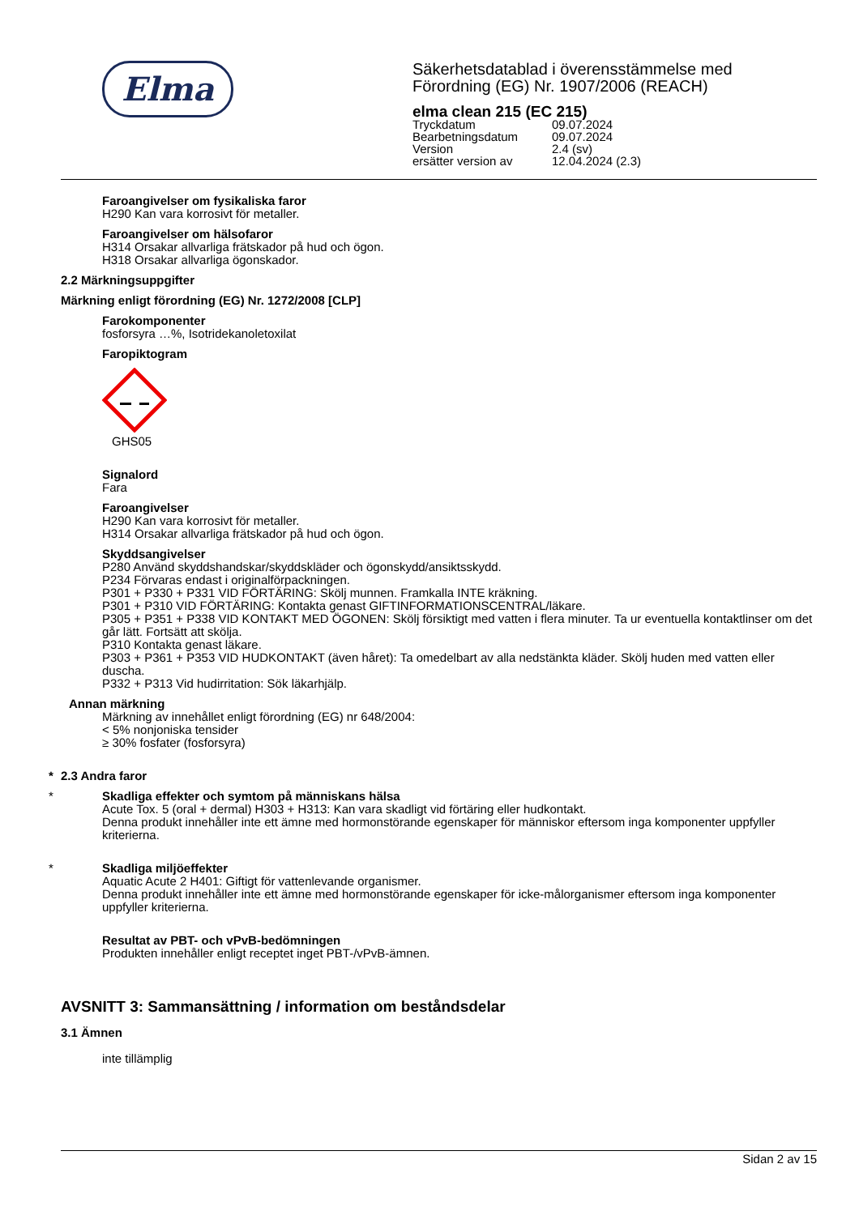Elma
Säkerhetsdatablad i överensstämmelse med
Förordning (EG) Nr. 1907/2006 (REACH)
elma clean 215 (EC 215)
| Tryckdatum | 09.07.2024 |
| Bearbetningsdatum | 09.07.2024 |
| Version | 2.4 (sv) |
| ersätter version av | 12.04.2024 (2.3) |
Faroangivelser om fysikaliska faror
H290 Kan vara korrosivt för metaller.
Faroangivelser om hälsofaror
H314 Orsakar allvarliga frätskador på hud och ögon.
H318 Orsakar allvarliga ögonskador.
2.2 Märkningsuppgifter
Märkning enligt förordning (EG) Nr. 1272/2008 [CLP]
Farokomponenter
fosforsyra …%, Isotridekanoletoxilat
Faropiktogram
GHS05
Signalord
Fara
Faroangivelser
H290 Kan vara korrosivt för metaller.
H314 Orsakar allvarliga frätskador på hud och ögon.
Skyddsangivelser
P280 Använd skyddshandskar/skyddskläder och ögonskydd/ansiktsskydd.
P234 Förvaras endast i originalförpackningen.
P301 + P330 + P331 VID FÖRTÄRING: Skölj munnen. Framkalla INTE kräkning.
P301 + P310 VID FÖRTÄRING: Kontakta genast GIFTINFORMATIONSCENTRAL/läkare.
P305 + P351 + P338 VID KONTAKT MED ÖGONEN: Skölj försiktigt med vatten i flera minuter. Ta ur eventuella kontaktlinser om det går lätt. Fortsätt att skölja.
P310 Kontakta genast läkare.
P303 + P361 + P353 VID HUDKONTAKT (även håret): Ta omedelbart av alla nedstänkta kläder. Skölj huden med vatten eller duscha.
P332 + P313 Vid hudirritation: Sök läkarhjälp.
Annan märkning
Märkning av innehållet enligt förordning (EG) nr 648/2004:
< 5% nonjoniska tensider
≥ 30% fosfater (fosforsyra)
* 2.3 Andra faror
*
Skadliga effekter och symtom på människans hälsa
Acute Tox. 5 (oral + dermal) H303 + H313: Kan vara skadligt vid förtäring eller hudkontakt.
Denna produkt innehåller inte ett ämne med hormonstörande egenskaper för människor eftersom inga komponenter uppfyller kriterierna.
*
Skadliga miljöeffekter
Aquatic Acute 2 H401: Giftigt för vattenlevande organismer.
Denna produkt innehåller inte ett ämne med hormonstörande egenskaper för icke-målorganismer eftersom inga komponenter uppfyller kriterierna.
Resultat av PBT- och vPvB-bedömningen
Produkten innehåller enligt receptet inget PBT-/vPvB-ämnen.
AVSNITT 3: Sammansättning / information om beståndsdelar
3.1 Ämnen
inte tillämplig
Sidan 2 av 15